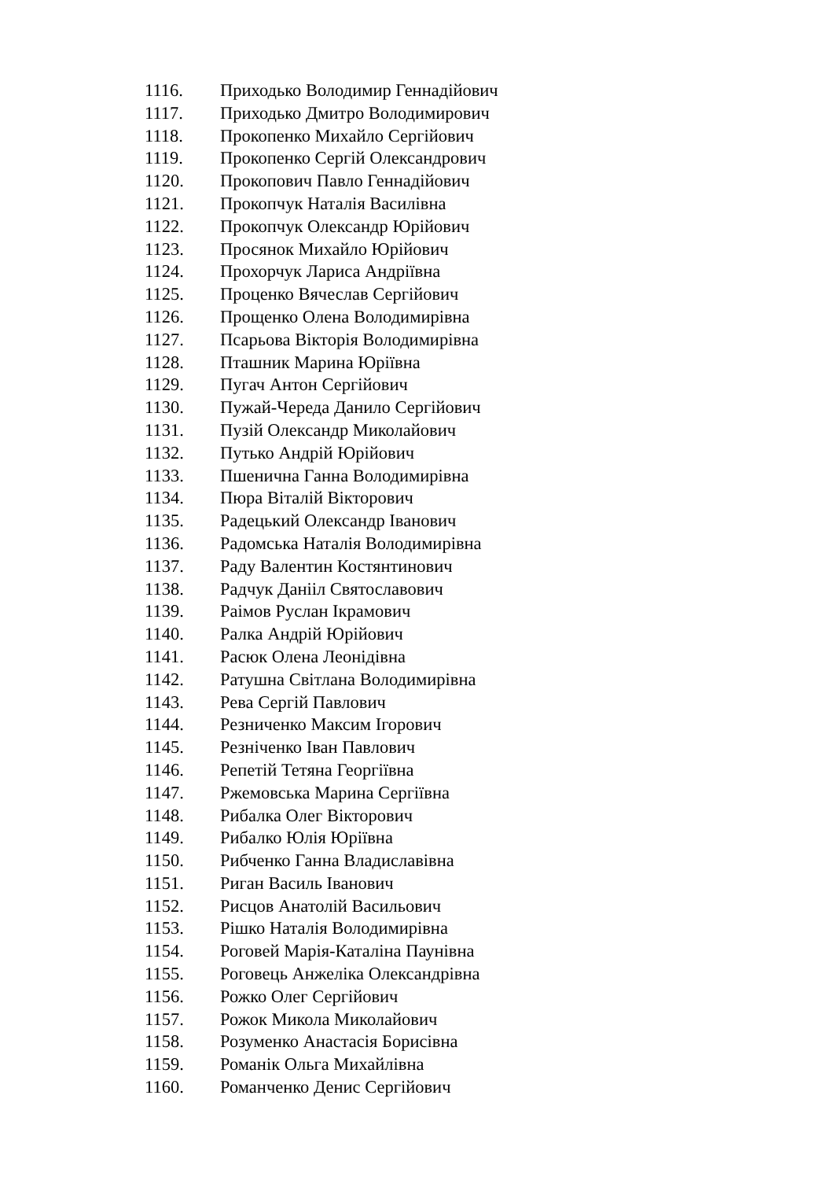1116. Приходько Володимир Геннадійович
1117. Приходько Дмитро Володимирович
1118. Прокопенко Михайло Сергійович
1119. Прокопенко Сергій Олександрович
1120. Прокопович Павло Геннадійович
1121. Прокопчук Наталія Василівна
1122. Прокопчук Олександр Юрійович
1123. Просянок Михайло Юрійович
1124. Прохорчук Лариса Андріївна
1125. Проценко Вячеслав Сергійович
1126. Прощенко Олена Володимирівна
1127. Псарьова Вікторія Володимирівна
1128. Пташник Марина Юріївна
1129. Пугач Антон Сергійович
1130. Пужай-Череда Данило Сергійович
1131. Пузій Олександр Миколайович
1132. Путько Андрій Юрійович
1133. Пшенична Ганна Володимирівна
1134. Пюра Віталій Вікторович
1135. Радецький Олександр Іванович
1136. Радомська Наталія Володимирівна
1137. Раду Валентин Костянтинович
1138. Радчук Данііл Святославович
1139. Раімов Руслан Ікрамович
1140. Ралка Андрій Юрійович
1141. Расюк Олена Леонідівна
1142. Ратушна Світлана Володимирівна
1143. Рева Сергій Павлович
1144. Резниченко Максим Ігорович
1145. Резніченко Іван Павлович
1146. Репетій Тетяна Георгіївна
1147. Ржемовська Марина Сергіївна
1148. Рибалка Олег Вікторович
1149. Рибалко Юлія Юріївна
1150. Рибченко Ганна Владиславівна
1151. Риган Василь Іванович
1152. Рисцов Анатолій Васильович
1153. Рішко Наталія Володимирівна
1154. Роговей Марія-Каталіна Паунівна
1155. Роговець Анжеліка Олександрівна
1156. Рожко Олег Сергійович
1157. Рожок Микола Миколайович
1158. Розуменко Анастасія Борисівна
1159. Романік Ольга Михайлівна
1160. Романченко Денис Сергійович